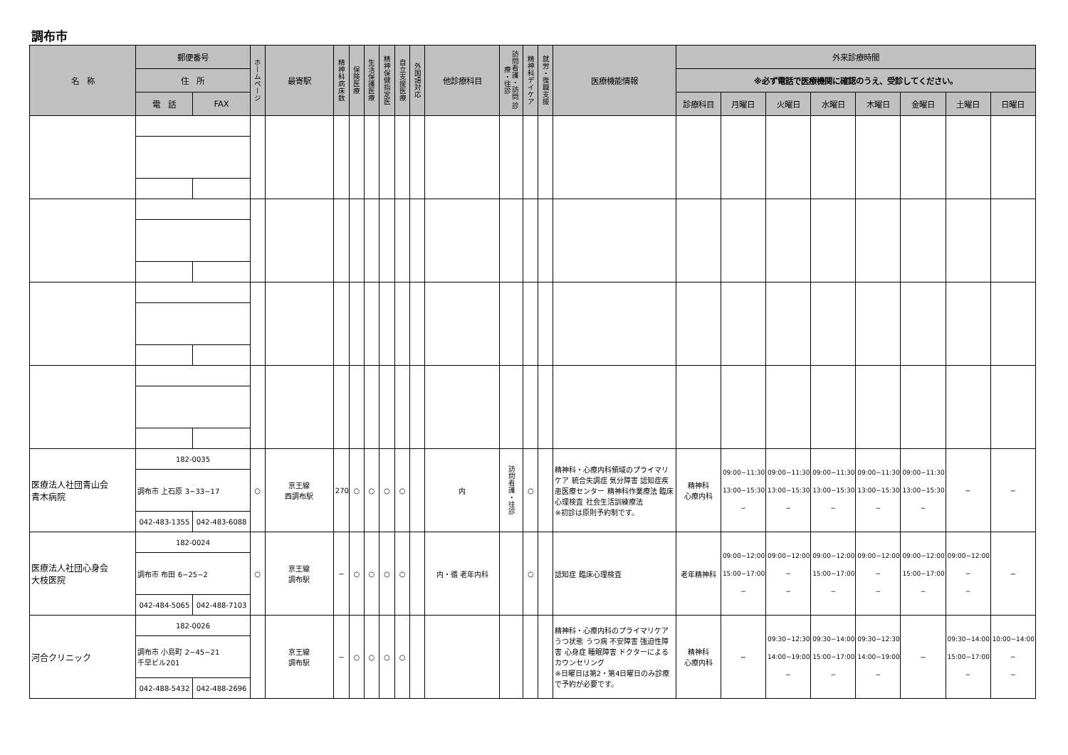調布市
| 名 称 | 郵便番号 | | ホームページ | 最寄駅 | 精神科病床数 | 保険医療 | 生活保護医療 | 精神保健指定医 | 自立支援医療 | 外国語対応 | 他診療科目 | 訪問看護・訪問 診療・往診 | 精神科デイケア | 就労・復職支援 | 医療機能情報 | 外来診療時間 | | | | | | | |
| --- | --- | --- | --- | --- | --- | --- | --- | --- | --- | --- | --- | --- | --- | --- | --- | --- | --- | --- | --- | --- | --- | --- | --- |
| | 住 所 | | | | | | | | | | | | | | | ※必ず電話で医療機関に確認のうえ、受診してください。 | | | | | | | |
| | 電 話 | FAX | | | | | | | | | | | | | | 診療科目 | 月曜日 | 火曜日 | 水曜日 | 木曜日 | 金曜日 | 土曜日 | 日曜日 |
| 医療法人社団青山会 青木病院 | 182-0035 | | ○ | 京王線 西調布駅 | 270 | ○ | ○ | ○ | ○ | | 内 | 訪問看護・往診 | ○ | | 精神科・心療内科領域のプライマリケア 統合失調症 気分障害 認知症疾患医療センター 精神科作業療法 臨床心理検査 社会生活訓練療法 ※初診は原則予約制です。 | 精神科 心療内科 | 09:00−11:30 13:00−15:30 − | 09:00−11:30 13:00−15:30 − | 09:00−11:30 13:00−15:30 − | 09:00−11:30 13:00−15:30 − | 09:00−11:30 13:00−15:30 − | − | − |
| | 調布市 上石原 3−33−17 | | | | | | | | | | | | | | | | | | | | | | |
| | 042-483-1355 | 042-483-6088 | | | | | | | | | | | | | | | | | | | | | |
| 医療法人社団心身会 大枝医院 | 182-0024 | | ○ | 京王線 調布駅 | − | ○ | ○ | ○ | ○ | | 内・循 老年内科 | | ○ | | 認知症 臨床心理検査 | 老年精神科 | 09:00−12:00 15:00−17:00 − | 09:00−12:00 − − | 09:00−12:00 15:00−17:00 − | 09:00−12:00 − − | 09:00−12:00 15:00−17:00 − | 09:00−12:00 − − | − |
| | 調布市 布田 6−25−2 | | | | | | | | | | | | | | | | | | | | | | |
| | 042-484-5065 | 042-488-7103 | | | | | | | | | | | | | | | | | | | | | |
| 河合クリニック | 182-0026 | | | 京王線 調布駅 | − | ○ | ○ | ○ | ○ | | | | | | 精神科・心療内科のプライマリケア うつ状態 うつ病 不安障害 強迫性障害 心身症 睡眠障害 ドクターによるカウンセリング ※日曜日は第2・第4日曜日のみ診療で予約が必要です。 | 精神科 心療内科 | − | 09:30−12:30 14:00−19:00 − | 09:30−14:00 15:00−17:00 − | 09:30−12:30 14:00−19:00 − | − | 09:30−14:00 15:00−17:00 − | 10:00−14:00 − − |
| | 調布市 小島町 2−45−21 千早ビル201 | | | | | | | | | | | | | | | | | | | | | | |
| | 042-488-5432 | 042-488-2696 | | | | | | | | | | | | | | | | | | | | | |